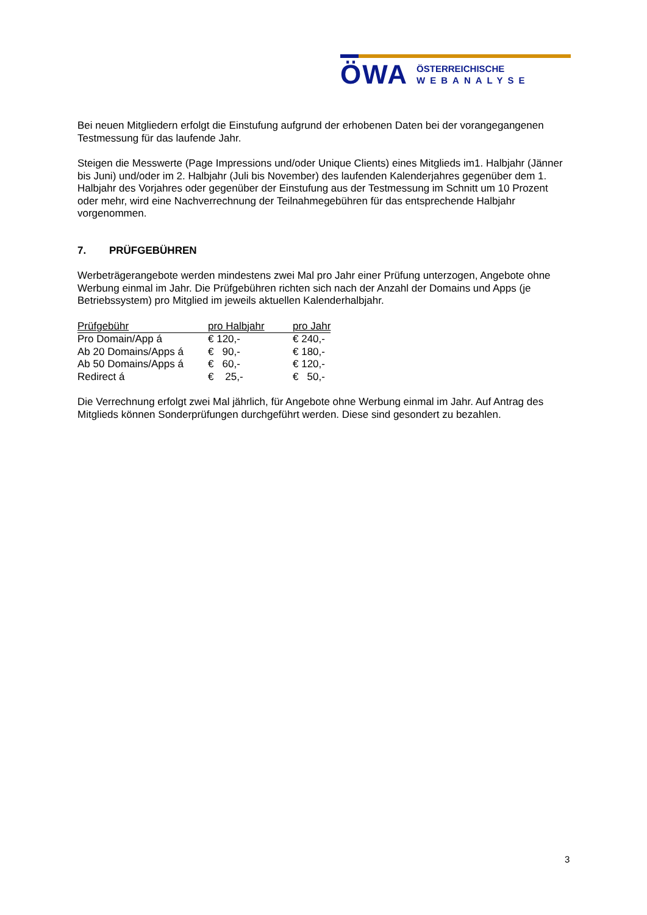ÖWA
ÖSTERREICHISCHE
WEBANALYSE
Bei neuen Mitgliedern erfolgt die Einstufung aufgrund der erhobenen Daten bei der vorangegangenen Testmessung für das laufende Jahr.
Steigen die Messwerte (Page Impressions und/oder Unique Clients) eines Mitglieds im1. Halbjahr (Jänner bis Juni) und/oder im 2. Halbjahr (Juli bis November) des laufenden Kalenderjahres gegenüber dem 1. Halbjahr des Vorjahres oder gegenüber der Einstufung aus der Testmessung im Schnitt um 10 Prozent oder mehr, wird eine Nachverrechnung der Teilnahmegebühren für das entsprechende Halbjahr vorgenommen.
7. PRÜFGEBÜHREN
Werbeträgerangebote werden mindestens zwei Mal pro Jahr einer Prüfung unterzogen, Angebote ohne Werbung einmal im Jahr. Die Prüfgebühren richten sich nach der Anzahl der Domains und Apps (je Betriebssystem) pro Mitglied im jeweils aktuellen Kalenderhalbjahr.
| Prüfgebühr | pro Halbjahr | pro Jahr |
| --- | --- | --- |
| Pro Domain/App á | € 120,- | € 240,- |
| Ab 20 Domains/Apps á | € 90,- | € 180,- |
| Ab 50 Domains/Apps á | € 60,- | € 120,- |
| Redirect á | € 25,- | € 50,- |
Die Verrechnung erfolgt zwei Mal jährlich, für Angebote ohne Werbung einmal im Jahr. Auf Antrag des Mitglieds können Sonderprüfungen durchgeführt werden. Diese sind gesondert zu bezahlen.
3